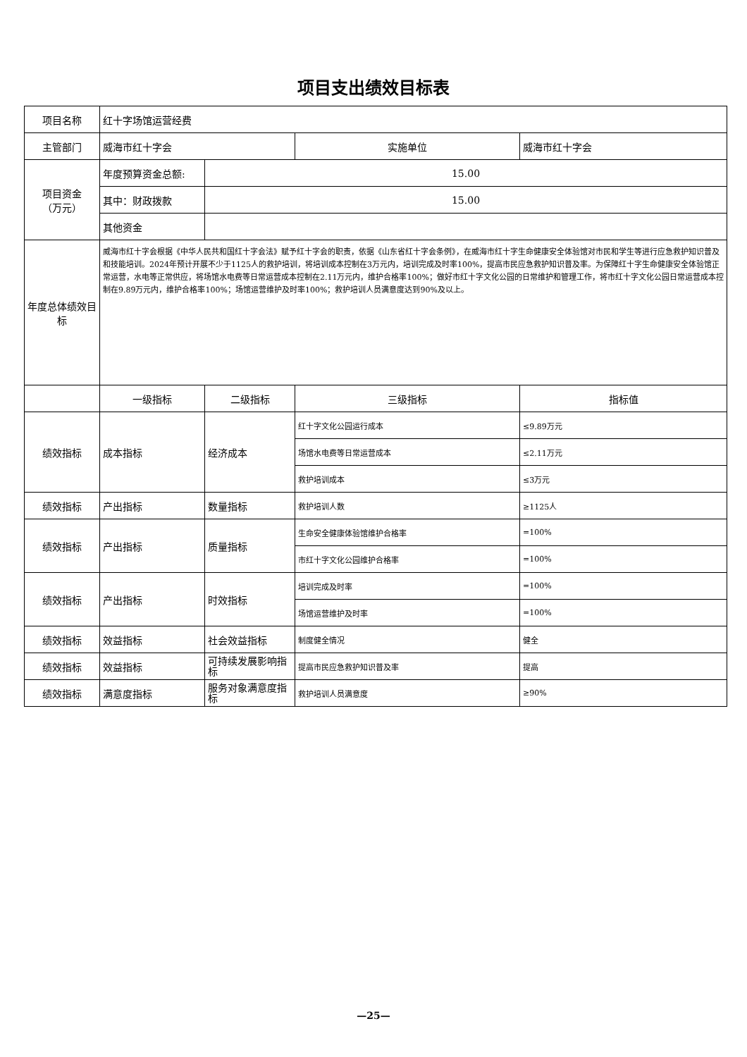项目支出绩效目标表
| 项目名称 | 红十字场馆运营经费 | | | |
| 主管部门 | 威海市红十字会 | | 实施单位 | 威海市红十字会 |
| 项目资金 （万元） | 年度预算资金总额: | 15.00 | | |
| | 其中：财政拨款 | 15.00 | | |
| | 其他资金 | | | |
| 年度总体绩效目标 | 威海市红十字会根据《中华人民共和国红十字会法》赋予红十字会的职责，依据《山东省红十字会条例》，在威海市红十字生命健康安全体验馆对市民和学生等进行应急救护知识普及和技能培训。2024年预计开展不少于1125人的救护培训，将培训成本控制在3万元内，培训完成及时率100%，提高市民应急救护知识普及率。为保障红十字生命健康安全体验馆正常运营，水电等正常供应，将场馆水电费等日常运营成本控制在2.11万元内，维护合格率100%；做好市红十字文化公园的日常维护和管理工作，将市红十字文化公园日常运营成本控制在9.89万元内，维护合格率100%；场馆运营维护及时率100%；救护培训人员满意度达到90%及以上。 | | | |
| | 一级指标 | 二级指标 | 三级指标 | 指标值 |
| 绩效指标 | 成本指标 | 经济成本 | 红十字文化公园运行成本 | ≤9.89万元 |
| | | | 场馆水电费等日常运营成本 | ≤2.11万元 |
| | | | 救护培训成本 | ≤3万元 |
| 绩效指标 | 产出指标 | 数量指标 | 救护培训人数 | ≥1125人 |
| 绩效指标 | 产出指标 | 质量指标 | 生命安全健康体验馆维护合格率 | =100% |
| | | | 市红十字文化公园维护合格率 | =100% |
| 绩效指标 | 产出指标 | 时效指标 | 培训完成及时率 | =100% |
| | | | 场馆运营维护及时率 | =100% |
| 绩效指标 | 效益指标 | 社会效益指标 | 制度健全情况 | 健全 |
| 绩效指标 | 效益指标 | 可持续发展影响指标 | 提高市民应急救护知识普及率 | 提高 |
| 绩效指标 | 满意度指标 | 服务对象满意度指标 | 救护培训人员满意度 | ≥90% |
—25—